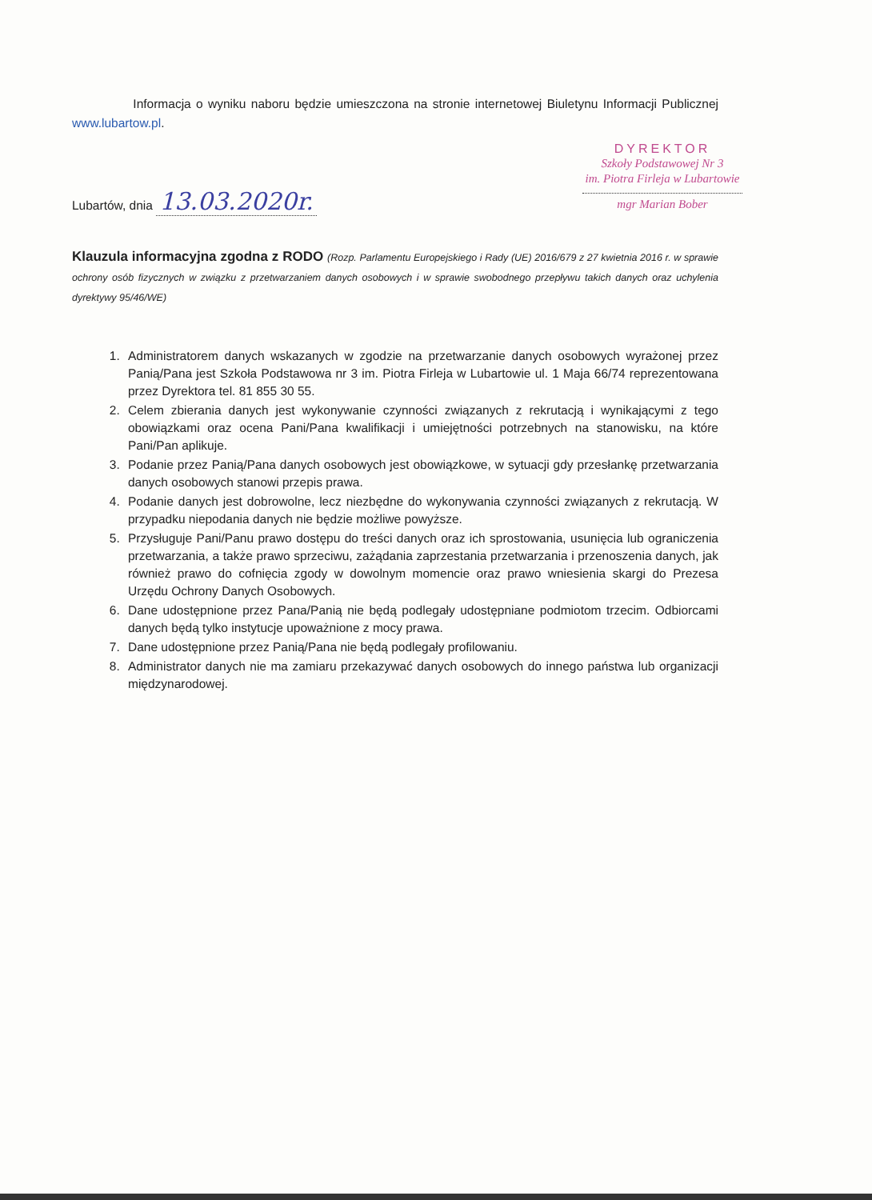Informacja o wyniku naboru będzie umieszczona na stronie internetowej Biuletynu Informacji Publicznej www.lubartow.pl.
Lubartów, dnia 13.03.2020r.
DYREKTOR
Szkoły Podstawowej Nr 3
im. Piotra Firleja w Lubartowie
mgr Marian Bober
Klauzula informacyjna zgodna z RODO (Rozp. Parlamentu Europejskiego i Rady (UE) 2016/679 z 27 kwietnia 2016 r. w sprawie ochrony osób fizycznych w związku z przetwarzaniem danych osobowych i w sprawie swobodnego przepływu takich danych oraz uchylenia dyrektywy 95/46/WE)
1. Administratorem danych wskazanych w zgodzie na przetwarzanie danych osobowych wyrażonej przez Panią/Pana jest Szkoła Podstawowa nr 3 im. Piotra Firleja w Lubartowie ul. 1 Maja 66/74 reprezentowana przez Dyrektora tel. 81 855 30 55.
2. Celem zbierania danych jest wykonywanie czynności związanych z rekrutacją i wynikającymi z tego obowiązkami oraz ocena Pani/Pana kwalifikacji i umiejętności potrzebnych na stanowisku, na które Pani/Pan aplikuje.
3. Podanie przez Panią/Pana danych osobowych jest obowiązkowe, w sytuacji gdy przesłankę przetwarzania danych osobowych stanowi przepis prawa.
4. Podanie danych jest dobrowolne, lecz niezbędne do wykonywania czynności związanych z rekrutacją. W przypadku niepodania danych nie będzie możliwe powyższe.
5. Przysługuje Pani/Panu prawo dostępu do treści danych oraz ich sprostowania, usunięcia lub ograniczenia przetwarzania, a także prawo sprzeciwu, zażądania zaprzestania przetwarzania i przenoszenia danych, jak również prawo do cofnięcia zgody w dowolnym momencie oraz prawo wniesienia skargi do Prezesa Urzędu Ochrony Danych Osobowych.
6. Dane udostępnione przez Pana/Panią nie będą podlegały udostępniane podmiotom trzecim. Odbiorcami danych będą tylko instytucje upoważnione z mocy prawa.
7. Dane udostępnione przez Panią/Pana nie będą podlegały profilowaniu.
8. Administrator danych nie ma zamiaru przekazywać danych osobowych do innego państwa lub organizacji międzynarodowej.